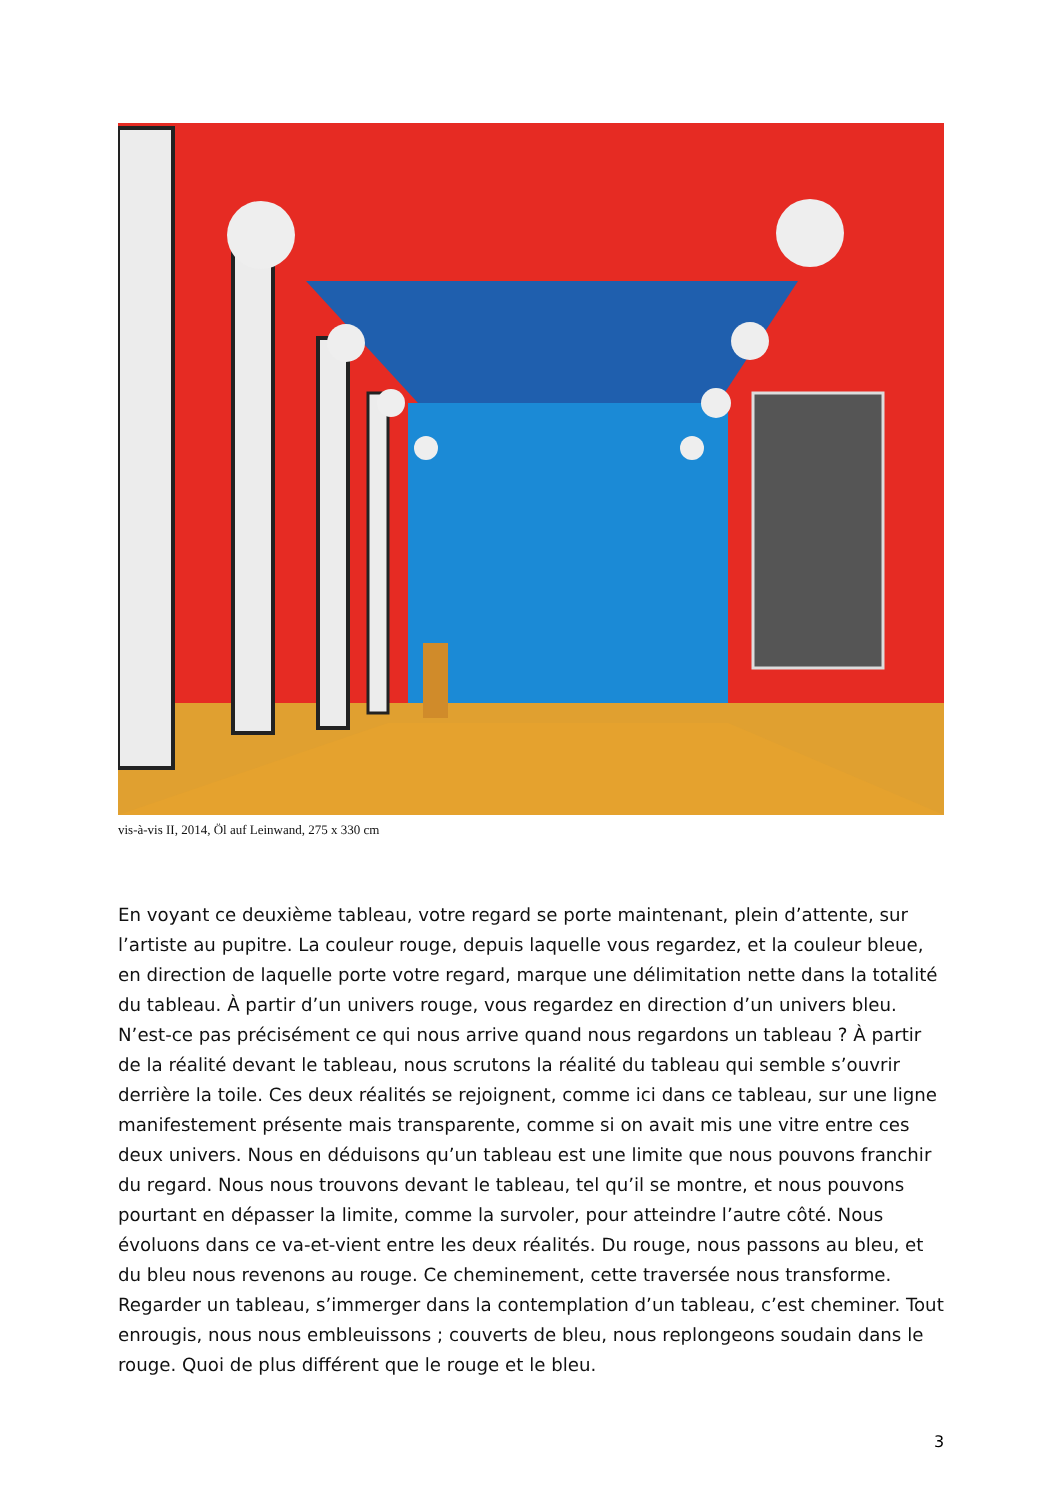vis-à-vis II, 2014, Öl auf Leinwand, 275 x 330 cm
En voyant ce deuxième tableau, votre regard se porte maintenant, plein d’attente, sur l’artiste au pupitre. La couleur rouge, depuis laquelle vous regardez, et la couleur bleue, en direction de laquelle porte votre regard, marque une délimitation nette dans la totalité du tableau. À partir d’un univers rouge, vous regardez en direction d’un univers bleu. N’est-ce pas précisément ce qui nous arrive quand nous regardons un tableau ? À partir de la réalité devant le tableau, nous scrutons la réalité du tableau qui semble s’ouvrir derrière la toile. Ces deux réalités se rejoignent, comme ici dans ce tableau, sur une ligne manifestement présente mais transparente, comme si on avait mis une vitre entre ces deux univers. Nous en déduisons qu’un tableau est une limite que nous pouvons franchir du regard. Nous nous trouvons devant le tableau, tel qu’il se montre, et nous pouvons pourtant en dépasser la limite, comme la survoler, pour atteindre l’autre côté. Nous évoluons dans ce va-et-vient entre les deux réalités. Du rouge, nous passons au bleu, et du bleu nous revenons au rouge. Ce cheminement, cette traversée nous transforme. Regarder un tableau, s’immerger dans la contemplation d’un tableau, c’est cheminer. Tout enrougis, nous nous embleuissons ; couverts de bleu, nous replongeons soudain dans le rouge. Quoi de plus différent que le rouge et le bleu.
3